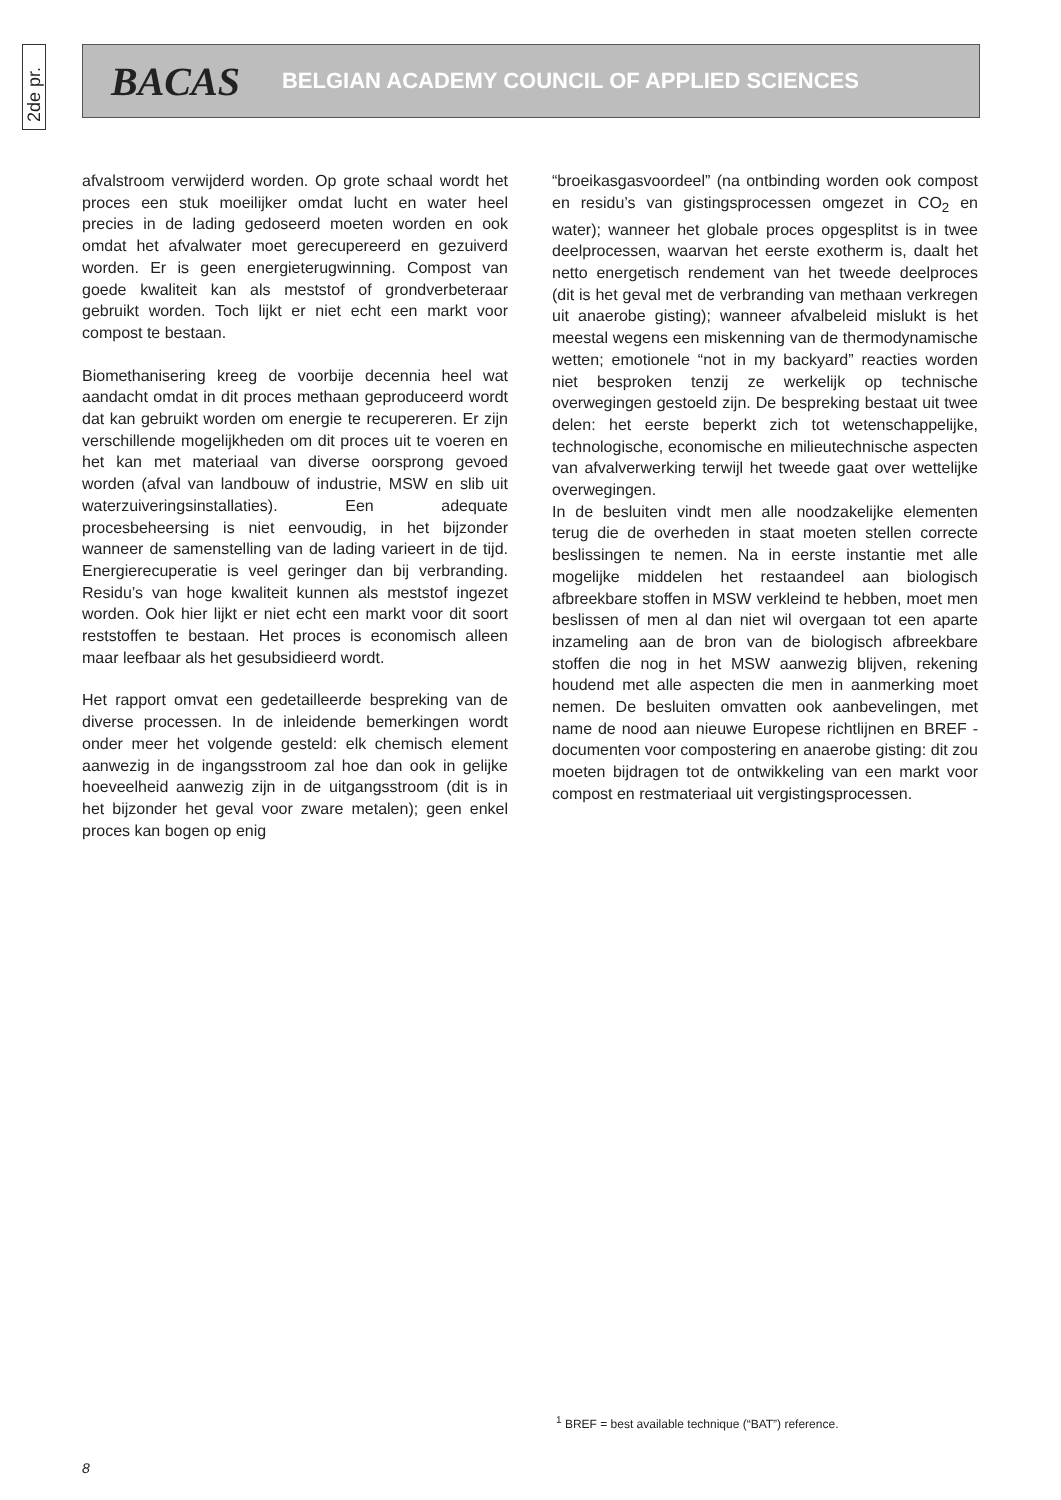2de pr.
BACAS BELGIAN ACADEMY COUNCIL OF APPLIED SCIENCES
afvalstroom verwijderd worden. Op grote schaal wordt het proces een stuk moeilijker omdat lucht en water heel precies in de lading gedoseerd moeten worden en ook omdat het afvalwater moet gerecupereerd en gezuiverd worden. Er is geen energieterugwinning. Compost van goede kwaliteit kan als meststof of grondverbeteraar gebruikt worden. Toch lijkt er niet echt een markt voor compost te bestaan.
Biomethanisering kreeg de voorbije decennia heel wat aandacht omdat in dit proces methaan geproduceerd wordt dat kan gebruikt worden om energie te recupereren. Er zijn verschillende mogelijkheden om dit proces uit te voeren en het kan met materiaal van diverse oorsprong gevoed worden (afval van landbouw of industrie, MSW en slib uit waterzuiveringsinstallaties). Een adequate procesbeheersing is niet eenvoudig, in het bijzonder wanneer de samenstelling van de lading varieert in de tijd. Energierecuperatie is veel geringer dan bij verbranding. Residu’s van hoge kwaliteit kunnen als meststof ingezet worden. Ook hier lijkt er niet echt een markt voor dit soort reststoffen te bestaan. Het proces is economisch alleen maar leefbaar als het gesubsidieerd wordt.
Het rapport omvat een gedetailleerde bespreking van de diverse processen. In de inleidende bemerkingen wordt onder meer het volgende gesteld: elk chemisch element aanwezig in de ingangsstroom zal hoe dan ook in gelijke hoeveelheid aanwezig zijn in de uitgangsstroom (dit is in het bijzonder het geval voor zware metalen); geen enkel proces kan bogen op enig
“broeikasgasvoordeel” (na ontbinding worden ook compost en residu’s van gistingsprocessen omgezet in CO<sub>2</sub> en water); wanneer het globale proces opgesplitst is in twee deelprocessen, waarvan het eerste exotherm is, daalt het netto energetisch rendement van het tweede deelproces (dit is het geval met de verbranding van methaan verkregen uit anaerobe gisting); wanneer afvalbeleid mislukt is het meestal wegens een miskenning van de thermodynamische wetten; emotionele “not in my backyard” reacties worden niet besproken tenzij ze werkelijk op technische overwegingen gestoeld zijn. De bespreking bestaat uit twee delen: het eerste beperkt zich tot wetenschappelijke, technologische, economische en milieutechnische aspecten van afvalverwerking terwijl het tweede gaat over wettelijke overwegingen.
In de besluiten vindt men alle noodzakelijke elementen terug die de overheden in staat moeten stellen correcte beslissingen te nemen. Na in eerste instantie met alle mogelijke middelen het restaandeel aan biologisch afbreekbare stoffen in MSW verkleind te hebben, moet men beslissen of men al dan niet wil overgaan tot een aparte inzameling aan de bron van de biologisch afbreekbare stoffen die nog in het MSW aanwezig blijven, rekening houdend met alle aspecten die men in aanmerking moet nemen. De besluiten omvatten ook aanbevelingen, met name de nood aan nieuwe Europese richtlijnen en BREF -documenten voor compostering en anaerobe gisting: dit zou moeten bijdragen tot de ontwikkeling van een markt voor compost en restmateriaal uit vergistingsprocessen.
<sup>1</sup> BREF = best available technique (“BAT”) reference.
8